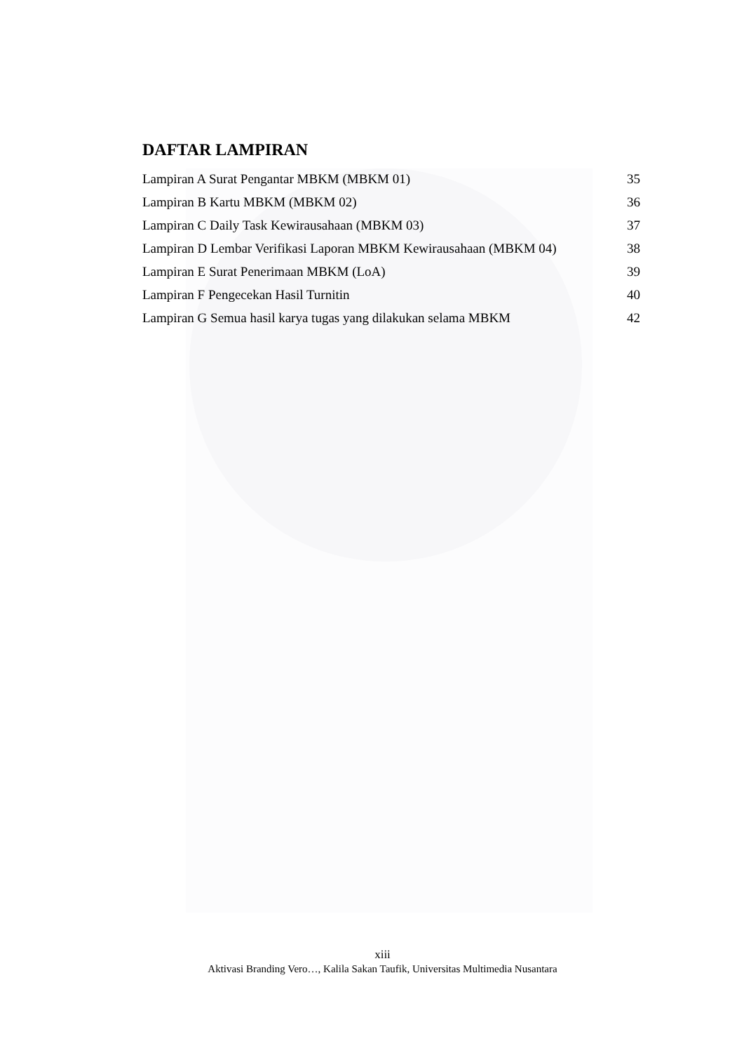DAFTAR LAMPIRAN
Lampiran A Surat Pengantar MBKM (MBKM 01) 35
Lampiran B Kartu MBKM (MBKM 02) 36
Lampiran C Daily Task Kewirausahaan (MBKM 03) 37
Lampiran D Lembar Verifikasi Laporan MBKM Kewirausahaan (MBKM 04) 38
Lampiran E Surat Penerimaan MBKM (LoA) 39
Lampiran F Pengecekan Hasil Turnitin 40
Lampiran G Semua hasil karya tugas yang dilakukan selama MBKM 42
xiii
Aktivasi Branding Vero…, Kalila Sakan Taufik, Universitas Multimedia Nusantara